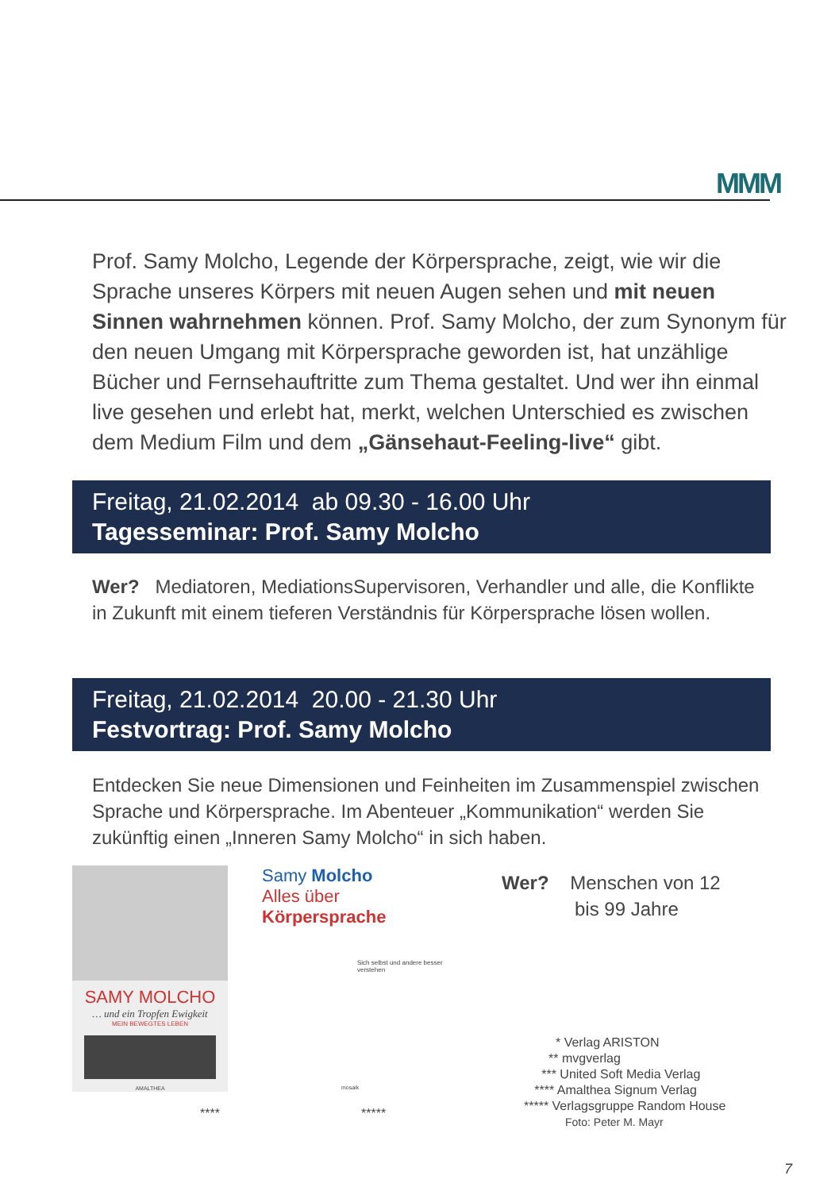MMM
Prof. Samy Molcho, Legende der Körpersprache, zeigt, wie wir die Sprache unseres Körpers mit neuen Augen sehen und mit neuen Sinnen wahrnehmen können. Prof. Samy Molcho, der zum Synonym für den neuen Umgang mit Körpersprache geworden ist, hat unzählige Bücher und Fernsehauftritte zum Thema gestaltet. Und wer ihn einmal live gesehen und erlebt hat, merkt, welchen Unterschied es zwischen dem Medium Film und dem „Gänsehaut-Feeling-live“ gibt.
Freitag, 21.02.2014 ab 09.30 - 16.00 Uhr
Tagesseminar: Prof. Samy Molcho
Wer? Mediatoren, MediationsSupervisoren, Verhandler und alle, die Konflikte in Zukunft mit einem tieferen Verständnis für Körpersprache lösen wollen.
Freitag, 21.02.2014 20.00 - 21.30 Uhr
Festvortrag: Prof. Samy Molcho
Entdecken Sie neue Dimensionen und Feinheiten im Zusammenspiel zwischen Sprache und Körpersprache. Im Abenteuer „Kommunikation“ werden Sie zukünftig einen „Inneren Samy Molcho“ in sich haben.
SAMY MOLCHO
… und ein Tropfen Ewigkeit
MEIN BEWEGTES LEBEN
AMALTHEA
****
Samy Molcho
Alles über
Körpersprache
Sich selbst und andere besser verstehen
mosaik
*****
Wer? Menschen von 12
bis 99 Jahre
* Verlag ARISTON
** mvgverlag
*** United Soft Media Verlag
**** Amalthea Signum Verlag
***** Verlagsgruppe Random House
Foto: Peter M. Mayr
7